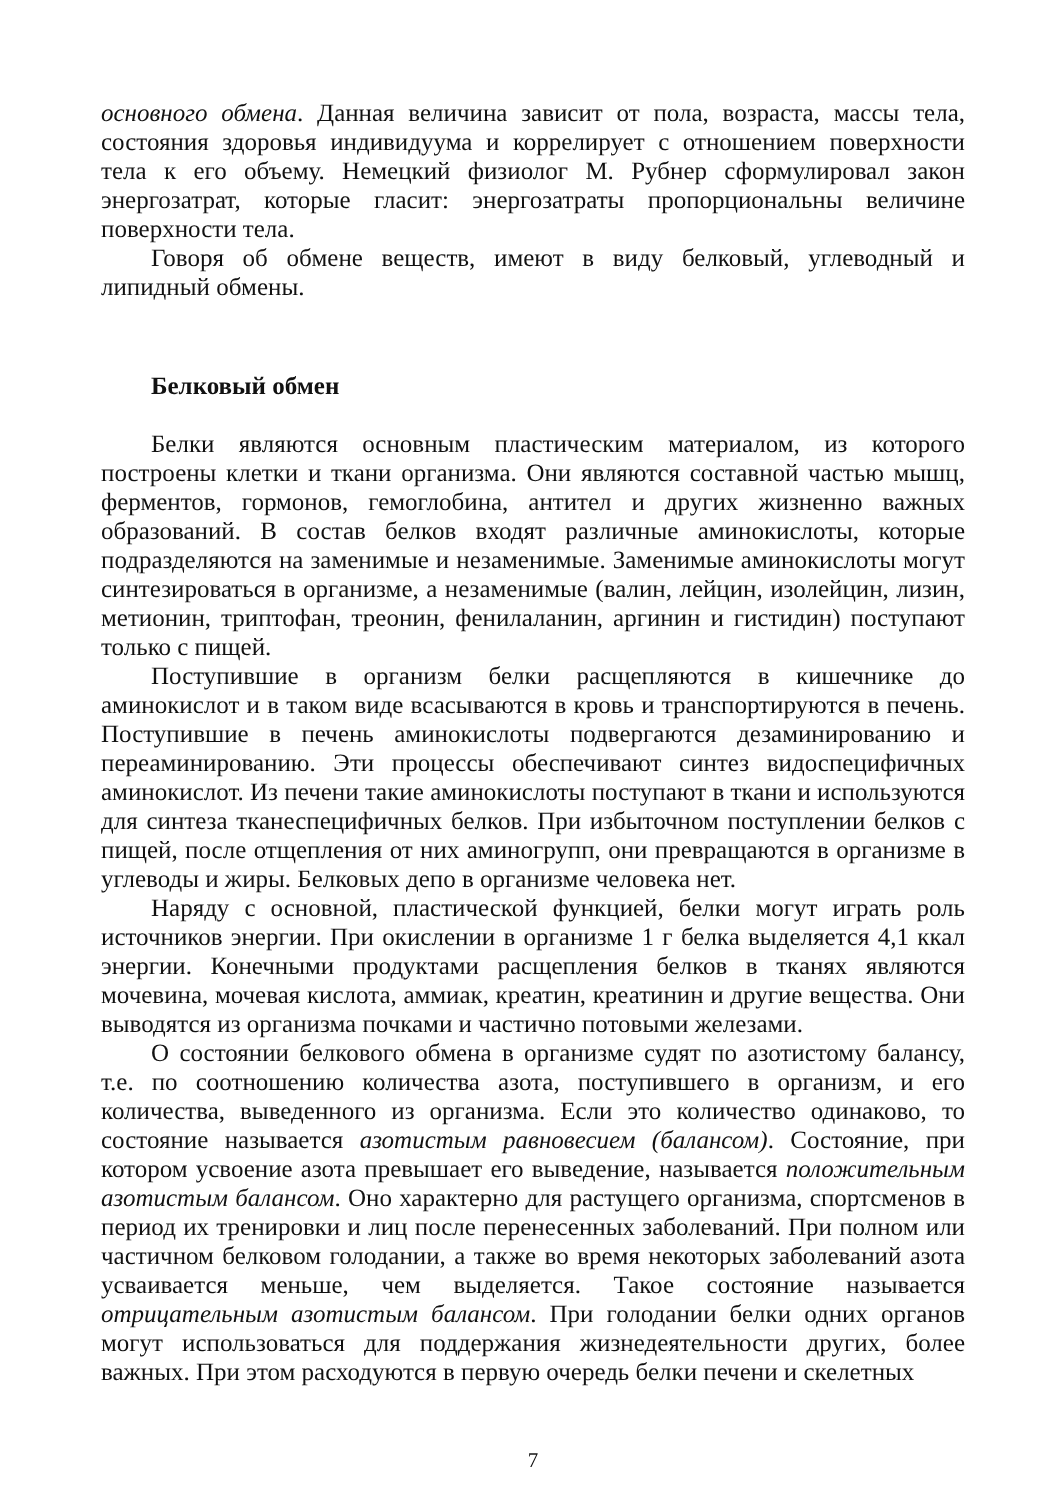основного обмена. Данная величина зависит от пола, возраста, массы тела, состояния здоровья индивидуума и коррелирует с отношением поверхности тела к его объему. Немецкий физиолог М. Рубнер сформулировал закон энергозатрат, которые гласит: энергозатраты пропорциональны величине поверхности тела.
Говоря об обмене веществ, имеют в виду белковый, углеводный и липидный обмены.
Белковый обмен
Белки являются основным пластическим материалом, из которого построены клетки и ткани организма. Они являются составной частью мышц, ферментов, гормонов, гемоглобина, антител и других жизненно важных образований. В состав белков входят различные аминокислоты, которые подразделяются на заменимые и незаменимые. Заменимые аминокислоты могут синтезироваться в организме, а незаменимые (валин, лейцин, изолейцин, лизин, метионин, триптофан, треонин, фенилаланин, аргинин и гистидин) поступают только с пищей.
Поступившие в организм белки расщепляются в кишечнике до аминокислот и в таком виде всасываются в кровь и транспортируются в печень. Поступившие в печень аминокислоты подвергаются дезаминированию и переаминированию. Эти процессы обеспечивают синтез видоспецифичных аминокислот. Из печени такие аминокислоты поступают в ткани и используются для синтеза тканеспецифичных белков. При избыточном поступлении белков с пищей, после отщепления от них аминогрупп, они превращаются в организме в углеводы и жиры. Белковых депо в организме человека нет.
Наряду с основной, пластической функцией, белки могут играть роль источников энергии. При окислении в организме 1 г белка выделяется 4,1 ккал энергии. Конечными продуктами расщепления белков в тканях являются мочевина, мочевая кислота, аммиак, креатин, креатинин и другие вещества. Они выводятся из организма почками и частично потовыми железами.
О состоянии белкового обмена в организме судят по азотистому балансу, т.е. по соотношению количества азота, поступившего в организм, и его количества, выведенного из организма. Если это количество одинаково, то состояние называется азотистым равновесием (балансом). Состояние, при котором усвоение азота превышает его выведение, называется положительным азотистым балансом. Оно характерно для растущего организма, спортсменов в период их тренировки и лиц после перенесенных заболеваний. При полном или частичном белковом голодании, а также во время некоторых заболеваний азота усваивается меньше, чем выделяется. Такое состояние называется отрицательным азотистым балансом. При голодании белки одних органов могут использоваться для поддержания жизнедеятельности других, более важных. При этом расходуются в первую очередь белки печени и скелетных
7